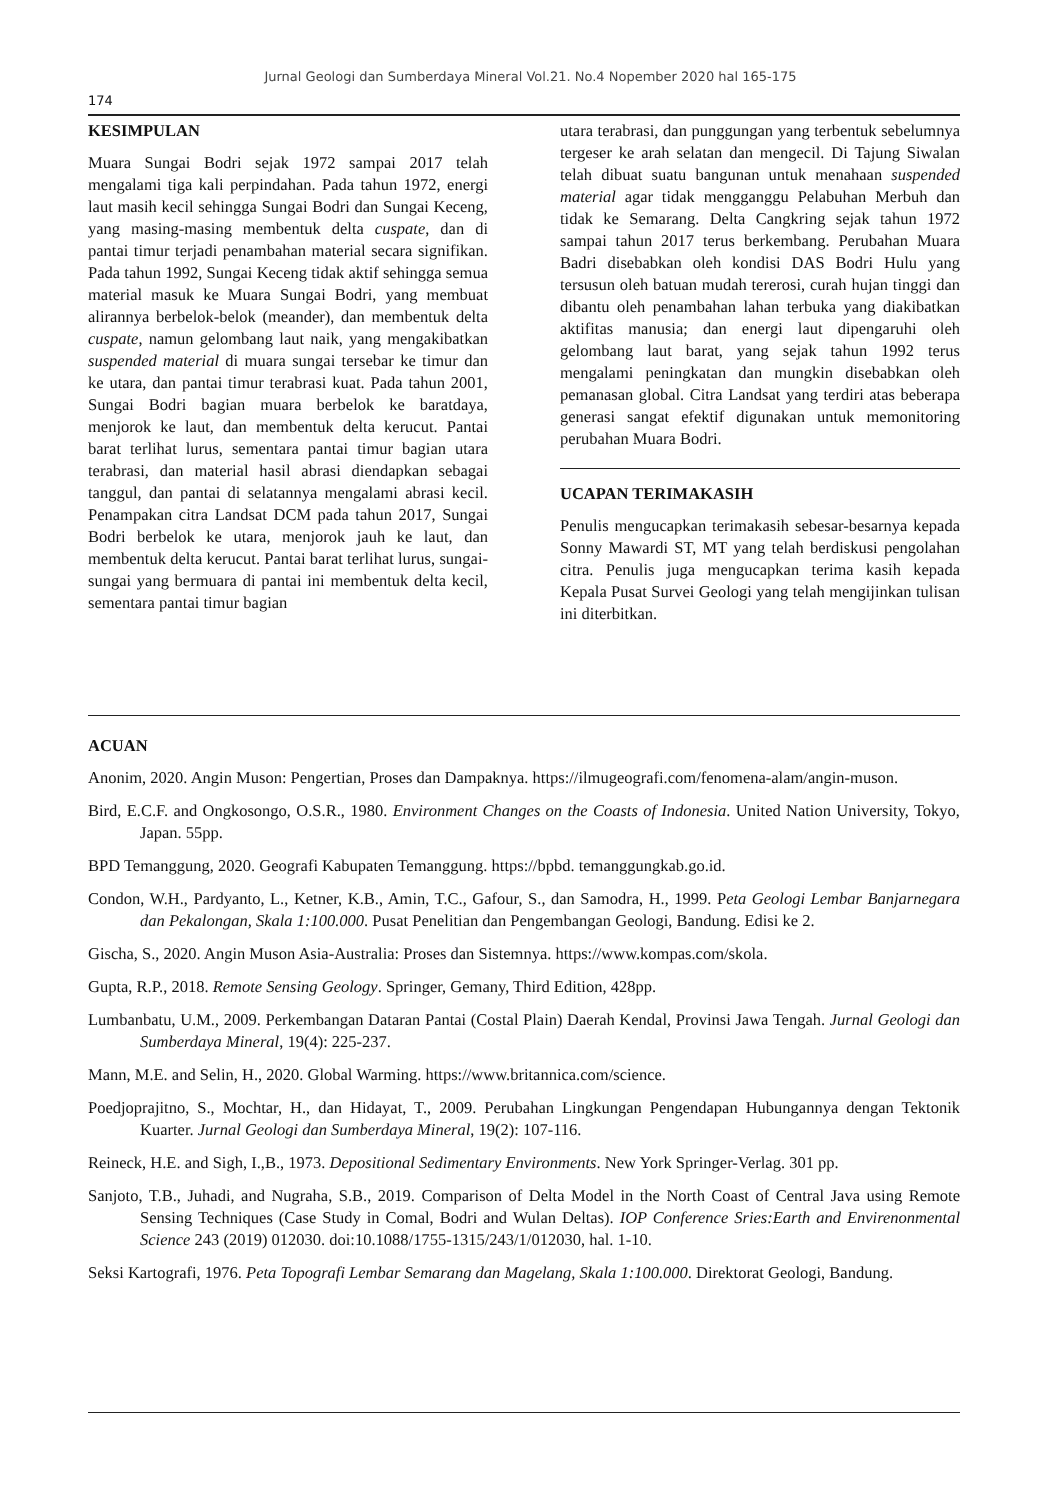Jurnal Geologi dan Sumberdaya Mineral Vol.21. No.4 Nopember 2020 hal 165-175
174
KESIMPULAN
Muara Sungai Bodri sejak 1972 sampai 2017 telah mengalami tiga kali perpindahan. Pada tahun 1972, energi laut masih kecil sehingga Sungai Bodri dan Sungai Keceng, yang masing-masing membentuk delta cuspate, dan di pantai timur terjadi penambahan material secara signifikan. Pada tahun 1992, Sungai Keceng tidak aktif sehingga semua material masuk ke Muara Sungai Bodri, yang membuat alirannya berbelok-belok (meander), dan membentuk delta cuspate, namun gelombang laut naik, yang mengakibatkan suspended material di muara sungai tersebar ke timur dan ke utara, dan pantai timur terabrasi kuat. Pada tahun 2001, Sungai Bodri bagian muara berbelok ke baratdaya, menjorok ke laut, dan membentuk delta kerucut. Pantai barat terlihat lurus, sementara pantai timur bagian utara terabrasi, dan material hasil abrasi diendapkan sebagai tanggul, dan pantai di selatannya mengalami abrasi kecil. Penampakan citra Landsat DCM pada tahun 2017, Sungai Bodri berbelok ke utara, menjorok jauh ke laut, dan membentuk delta kerucut. Pantai barat terlihat lurus, sungai-sungai yang bermuara di pantai ini membentuk delta kecil, sementara pantai timur bagian
utara terabrasi, dan punggungan yang terbentuk sebelumnya tergeser ke arah selatan dan mengecil. Di Tajung Siwalan telah dibuat suatu bangunan untuk menahaan suspended material agar tidak mengganggu Pelabuhan Merbuh dan tidak ke Semarang. Delta Cangkring sejak tahun 1972 sampai tahun 2017 terus berkembang. Perubahan Muara Badri disebabkan oleh kondisi DAS Bodri Hulu yang tersusun oleh batuan mudah tererosi, curah hujan tinggi dan dibantu oleh penambahan lahan terbuka yang diakibatkan aktifitas manusia; dan energi laut dipengaruhi oleh gelombang laut barat, yang sejak tahun 1992 terus mengalami peningkatan dan mungkin disebabkan oleh pemanasan global. Citra Landsat yang terdiri atas beberapa generasi sangat efektif digunakan untuk memonitoring perubahan Muara Bodri.
UCAPAN TERIMAKASIH
Penulis mengucapkan terimakasih sebesar-besarnya kepada Sonny Mawardi ST, MT yang telah berdiskusi pengolahan citra. Penulis juga mengucapkan terima kasih kepada Kepala Pusat Survei Geologi yang telah mengijinkan tulisan ini diterbitkan.
ACUAN
Anonim, 2020. Angin Muson: Pengertian, Proses dan Dampaknya. https://ilmugeografi.com/fenomena-alam/angin-muson.
Bird, E.C.F. and Ongkosongo, O.S.R., 1980. Environment Changes on the Coasts of Indonesia. United Nation University, Tokyo, Japan. 55pp.
BPD Temanggung, 2020. Geografi Kabupaten Temanggung. https://bpbd. temanggungkab.go.id.
Condon, W.H., Pardyanto, L., Ketner, K.B., Amin, T.C., Gafour, S., dan Samodra, H., 1999. Peta Geologi Lembar Banjarnegara dan Pekalongan, Skala 1:100.000. Pusat Penelitian dan Pengembangan Geologi, Bandung. Edisi ke 2.
Gischa, S., 2020. Angin Muson Asia-Australia: Proses dan Sistemnya. https://www.kompas.com/skola.
Gupta, R.P., 2018. Remote Sensing Geology. Springer, Gemany, Third Edition, 428pp.
Lumbanbatu, U.M., 2009. Perkembangan Dataran Pantai (Costal Plain) Daerah Kendal, Provinsi Jawa Tengah. Jurnal Geologi dan Sumberdaya Mineral, 19(4): 225-237.
Mann, M.E. and Selin, H., 2020. Global Warming. https://www.britannica.com/science.
Poedjoprajitno, S., Mochtar, H., dan Hidayat, T., 2009. Perubahan Lingkungan Pengendapan Hubungannya dengan Tektonik Kuarter. Jurnal Geologi dan Sumberdaya Mineral, 19(2): 107-116.
Reineck, H.E. and Sigh, I.,B., 1973. Depositional Sedimentary Environments. New York Springer-Verlag. 301 pp.
Sanjoto, T.B., Juhadi, and Nugraha, S.B., 2019. Comparison of Delta Model in the North Coast of Central Java using Remote Sensing Techniques (Case Study in Comal, Bodri and Wulan Deltas). IOP Conference Sries:Earth and Envirenonmental Science 243 (2019) 012030. doi:10.1088/1755-1315/243/1/012030, hal. 1-10.
Seksi Kartografi, 1976. Peta Topografi Lembar Semarang dan Magelang, Skala 1:100.000. Direktorat Geologi, Bandung.